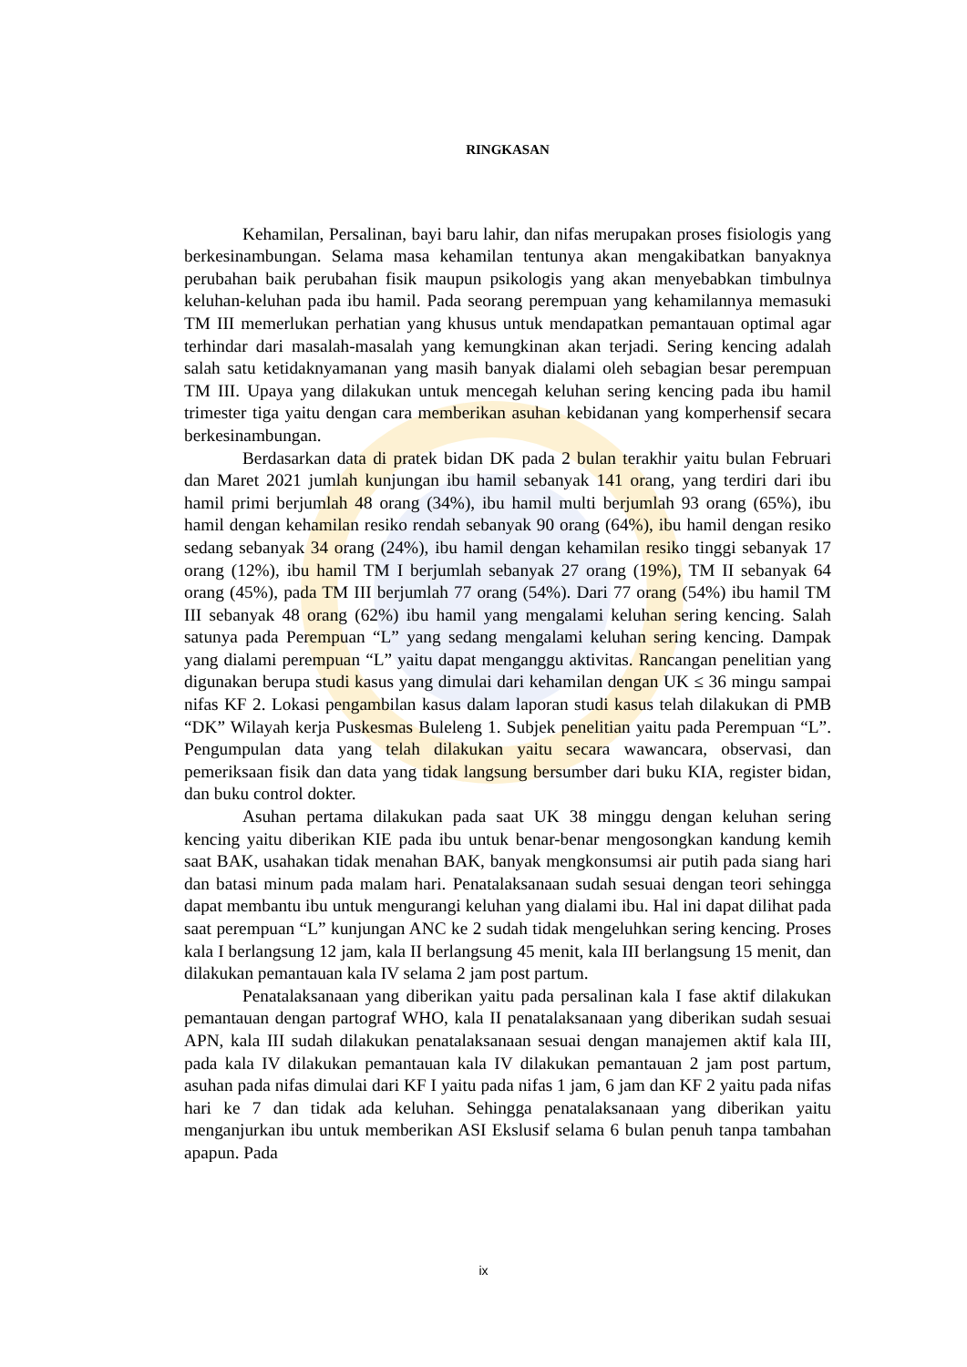RINGKASAN
Kehamilan, Persalinan, bayi baru lahir, dan nifas merupakan proses fisiologis yang berkesinambungan. Selama masa kehamilan tentunya akan mengakibatkan banyaknya perubahan baik perubahan fisik maupun psikologis yang akan menyebabkan timbulnya keluhan-keluhan pada ibu hamil. Pada seorang perempuan yang kehamilannya memasuki TM III memerlukan perhatian yang khusus untuk mendapatkan pemantauan optimal agar terhindar dari masalah-masalah yang kemungkinan akan terjadi. Sering kencing adalah salah satu ketidaknyamanan yang masih banyak dialami oleh sebagian besar perempuan TM III. Upaya yang dilakukan untuk mencegah keluhan sering kencing pada ibu hamil trimester tiga yaitu dengan cara memberikan asuhan kebidanan yang komperhensif secara berkesinambungan.
Berdasarkan data di pratek bidan DK pada 2 bulan terakhir yaitu bulan Februari dan Maret 2021 jumlah kunjungan ibu hamil sebanyak 141 orang, yang terdiri dari ibu hamil primi berjumlah 48 orang (34%), ibu hamil multi berjumlah 93 orang (65%), ibu hamil dengan kehamilan resiko rendah sebanyak 90 orang (64%), ibu hamil dengan resiko sedang sebanyak 34 orang (24%), ibu hamil dengan kehamilan resiko tinggi sebanyak 17 orang (12%), ibu hamil TM I berjumlah sebanyak 27 orang (19%), TM II sebanyak 64 orang (45%), pada TM III berjumlah 77 orang (54%). Dari 77 orang (54%) ibu hamil TM III sebanyak 48 orang (62%) ibu hamil yang mengalami keluhan sering kencing. Salah satunya pada Perempuan “L” yang sedang mengalami keluhan sering kencing. Dampak yang dialami perempuan “L” yaitu dapat menganggu aktivitas. Rancangan penelitian yang digunakan berupa studi kasus yang dimulai dari kehamilan dengan UK ≤ 36 mingu sampai nifas KF 2. Lokasi pengambilan kasus dalam laporan studi kasus telah dilakukan di PMB “DK” Wilayah kerja Puskesmas Buleleng 1. Subjek penelitian yaitu pada Perempuan “L”. Pengumpulan data yang telah dilakukan yaitu secara wawancara, observasi, dan pemeriksaan fisik dan data yang tidak langsung bersumber dari buku KIA, register bidan, dan buku control dokter.
Asuhan pertama dilakukan pada saat UK 38 minggu dengan keluhan sering kencing yaitu diberikan KIE pada ibu untuk benar-benar mengosongkan kandung kemih saat BAK, usahakan tidak menahan BAK, banyak mengkonsumsi air putih pada siang hari dan batasi minum pada malam hari. Penatalaksanaan sudah sesuai dengan teori sehingga dapat membantu ibu untuk mengurangi keluhan yang dialami ibu. Hal ini dapat dilihat pada saat perempuan “L” kunjungan ANC ke 2 sudah tidak mengeluhkan sering kencing. Proses kala I berlangsung 12 jam, kala II berlangsung 45 menit, kala III berlangsung 15 menit, dan dilakukan pemantauan kala IV selama 2 jam post partum.
Penatalaksanaan yang diberikan yaitu pada persalinan kala I fase aktif dilakukan pemantauan dengan partograf WHO, kala II penatalaksanaan yang diberikan sudah sesuai APN, kala III sudah dilakukan penatalaksanaan sesuai dengan manajemen aktif kala III, pada kala IV dilakukan pemantauan kala IV dilakukan pemantauan 2 jam post partum, asuhan pada nifas dimulai dari KF I yaitu pada nifas 1 jam, 6 jam dan KF 2 yaitu pada nifas hari ke 7 dan tidak ada keluhan. Sehingga penatalaksanaan yang diberikan yaitu menganjurkan ibu untuk memberikan ASI Ekslusif selama 6 bulan penuh tanpa tambahan apapun. Pada
ix